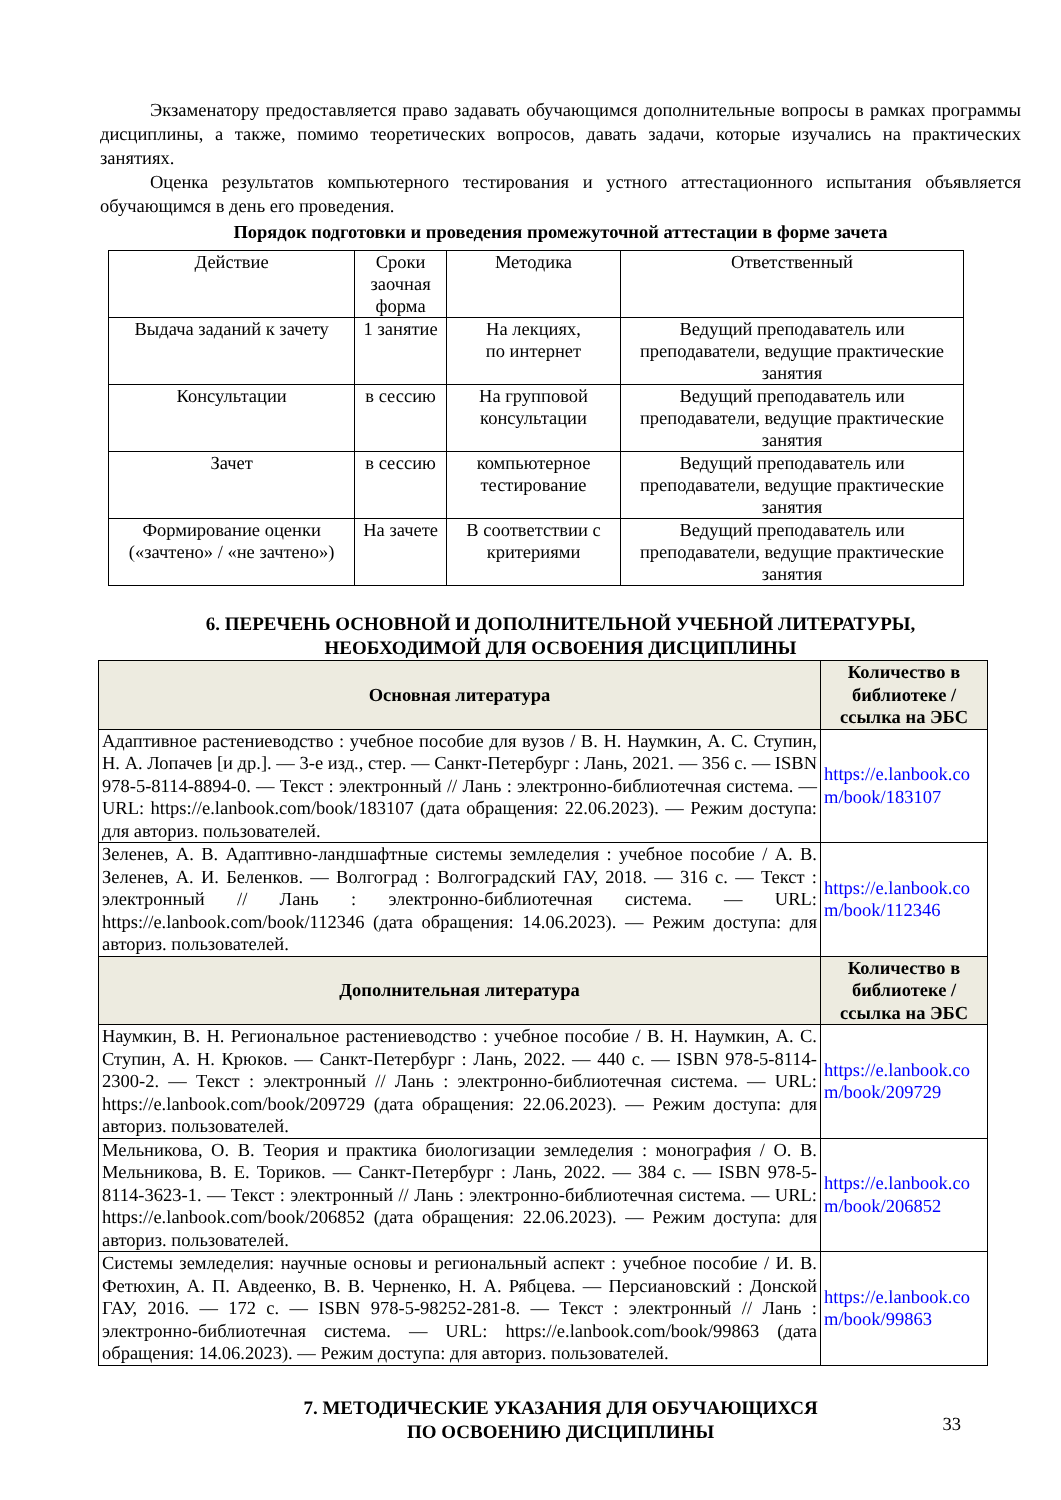Экзаменатору предоставляется право задавать обучающимся дополнительные вопросы в рамках программы дисциплины, а также, помимо теоретических вопросов, давать задачи, которые изучались на практических занятиях.
Оценка результатов компьютерного тестирования и устного аттестационного испытания объявляется обучающимся в день его проведения.
Порядок подготовки и проведения промежуточной аттестации в форме зачета
| Действие | Сроки заочная форма | Методика | Ответственный |
| Выдача заданий к зачету | 1 занятие | На лекциях, по интернет | Ведущий преподаватель или преподаватели, ведущие практические занятия |
| Консультации | в сессию | На групповой консультации | Ведущий преподаватель или преподаватели, ведущие практические занятия |
| Зачет | в сессию | компьютерное тестирование | Ведущий преподаватель или преподаватели, ведущие практические занятия |
| Формирование оценки («зачтено» / «не зачтено») | На зачете | В соответствии с критериями | Ведущий преподаватель или преподаватели, ведущие практические занятия |
6. ПЕРЕЧЕНЬ ОСНОВНОЙ И ДОПОЛНИТЕЛЬНОЙ УЧЕБНОЙ ЛИТЕРАТУРЫ,
НЕОБХОДИМОЙ ДЛЯ ОСВОЕНИЯ ДИСЦИПЛИНЫ
| Основная литература | Количество в библиотеке / ссылка на ЭБС |
| --- | --- |
| Адаптивное растениеводство : учебное пособие для вузов / В. Н. Наумкин, А. С. Ступин, Н. А. Лопачев [и др.]. — 3-е изд., стер. — Санкт-Петербург : Лань, 2021. — 356 с. — ISBN 978-5-8114-8894-0. — Текст : электронный // Лань : электронно-библиотечная система. — URL: https://e.lanbook.com/book/183107 (дата обращения: 22.06.2023). — Режим доступа: для авториз. пользователей. | https://e.lanbook.co m/book/183107 |
| Зеленев, А. В. Адаптивно-ландшафтные системы земледелия : учебное пособие / А. В. Зеленев, А. И. Беленков. — Волгоград : Волгоградский ГАУ, 2018. — 316 с. — Текст : электронный // Лань : электронно-библиотечная система. — URL: https://e.lanbook.com/book/112346 (дата обращения: 14.06.2023). — Режим доступа: для авториз. пользователей. | https://e.lanbook.co m/book/112346 |
| Дополнительная литература | Количество в библиотеке / ссылка на ЭБС |
| Наумкин, В. Н. Региональное растениеводство : учебное пособие / В. Н. Наумкин, А. С. Ступин, А. Н. Крюков. — Санкт-Петербург : Лань, 2022. — 440 с. — ISBN 978-5-8114-2300-2. — Текст : электронный // Лань : электронно-библиотечная система. — URL: https://e.lanbook.com/book/209729 (дата обращения: 22.06.2023). — Режим доступа: для авториз. пользователей. | https://e.lanbook.co m/book/209729 |
| Мельникова, О. В. Теория и практика биологизации земледелия : монография / О. В. Мельникова, В. Е. Ториков. — Санкт-Петербург : Лань, 2022. — 384 с. — ISBN 978-5-8114-3623-1. — Текст : электронный // Лань : электронно-библиотечная система. — URL: https://e.lanbook.com/book/206852 (дата обращения: 22.06.2023). — Режим доступа: для авториз. пользователей. | https://e.lanbook.co m/book/206852 |
| Системы земледелия: научные основы и региональный аспект : учебное пособие / И. В. Фетюхин, А. П. Авдеенко, В. В. Черненко, Н. А. Рябцева. — Персиановский : Донской ГАУ, 2016. — 172 с. — ISBN 978-5-98252-281-8. — Текст : электронный // Лань : электронно-библиотечная система. — URL: https://e.lanbook.com/book/99863 (дата обращения: 14.06.2023). — Режим доступа: для авториз. пользователей. | https://e.lanbook.co m/book/99863 |
7. МЕТОДИЧЕСКИЕ УКАЗАНИЯ ДЛЯ ОБУЧАЮЩИХСЯ
ПО ОСВОЕНИЮ ДИСЦИПЛИНЫ
33